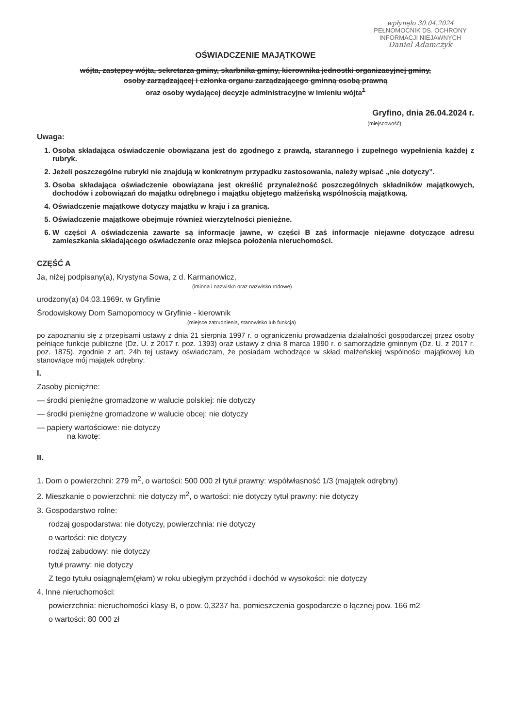wpłynęło 30.04.2024
PEŁNOMOCNIK DS. OCHRONY
INFORMACJI NIEJAWNYCH
Daniel Adamczyk
OŚWIADCZENIE MAJĄTKOWE
wójta, zastępcy wójta, sekretarza gminy, skarbnika gminy, kierownika jednostki organizacyjnej gminy,
osoby zarządzającej i członka organu zarządzającego gminną osobą prawną
oraz osoby wydającej decyzje administracyjne w imieniu wójta<sup>1</sup>
Gryfino, dnia 26.04.2024 r.
(miejscowość)
Uwaga:
1. Osoba składająca oświadczenie obowiązana jest do zgodnego z prawdą, starannego i zupełnego wypełnienia każdej z rubryk.
2. Jeżeli poszczególne rubryki nie znajdują w konkretnym przypadku zastosowania, należy wpisać „nie dotyczy”.
3. Osoba składająca oświadczenie obowiązana jest określić przynależność poszczególnych składników majątkowych, dochodów i zobowiązań do majątku odrębnego i majątku objętego małżeńską wspólnością majątkową.
4. Oświadczenie majątkowe dotyczy majątku w kraju i za granicą.
5. Oświadczenie majątkowe obejmuje również wierzytelności pieniężne.
6. W części A oświadczenia zawarte są informacje jawne, w części B zaś informacje niejawne dotyczące adresu zamieszkania składającego oświadczenie oraz miejsca położenia nieruchomości.
CZĘŚĆ A
Ja, niżej podpisany(a), Krystyna Sowa, z d. Karmanowicz,
(imiona i nazwisko oraz nazwisko rodowe)
urodzony(a) 04.03.1969r. w Gryfinie
Środowiskowy Dom Samopomocy w Gryfinie - kierownik
(miejsce zatrudnienia, stanowisko lub funkcja)
po zapoznaniu się z przepisami ustawy z dnia 21 sierpnia 1997 r. o ograniczeniu prowadzenia działalności gospodarczej przez osoby pełniące funkcje publiczne (Dz. U. z 2017 r. poz. 1393) oraz ustawy z dnia 8 marca 1990 r. o samorządzie gminnym (Dz. U. z 2017 r. poz. 1875), zgodnie z art. 24h tej ustawy oświadczam, że posiadam wchodzące w skład małżeńskiej wspólności majątkowej lub stanowiące mój majątek odrębny:
I.
Zasoby pieniężne:
— środki pieniężne gromadzone w walucie polskiej: nie dotyczy
— środki pieniężne gromadzone w walucie obcej: nie dotyczy
— papiery wartościowe: nie dotyczy
na kwotę:
II.
1. Dom o powierzchni: 279 m<sup>2</sup>, o wartości: 500 000 zł tytuł prawny: współwłasność 1/3 (majątek odrębny)
2. Mieszkanie o powierzchni: nie dotyczy m<sup>2</sup>, o wartości: nie dotyczy tytuł prawny: nie dotyczy
3. Gospodarstwo rolne:
rodzaj gospodarstwa: nie dotyczy, powierzchnia: nie dotyczy
o wartości: nie dotyczy
rodzaj zabudowy: nie dotyczy
tytuł prawny: nie dotyczy
Z tego tytułu osiągnąłem(ęłam) w roku ubiegłym przychód i dochód w wysokości: nie dotyczy
4. Inne nieruchomości:
powierzchnia: nieruchomości klasy B, o pow. 0,3237 ha, pomieszczenia gospodarcze o łącznej pow. 166 m2
o wartości: 80 000 zł